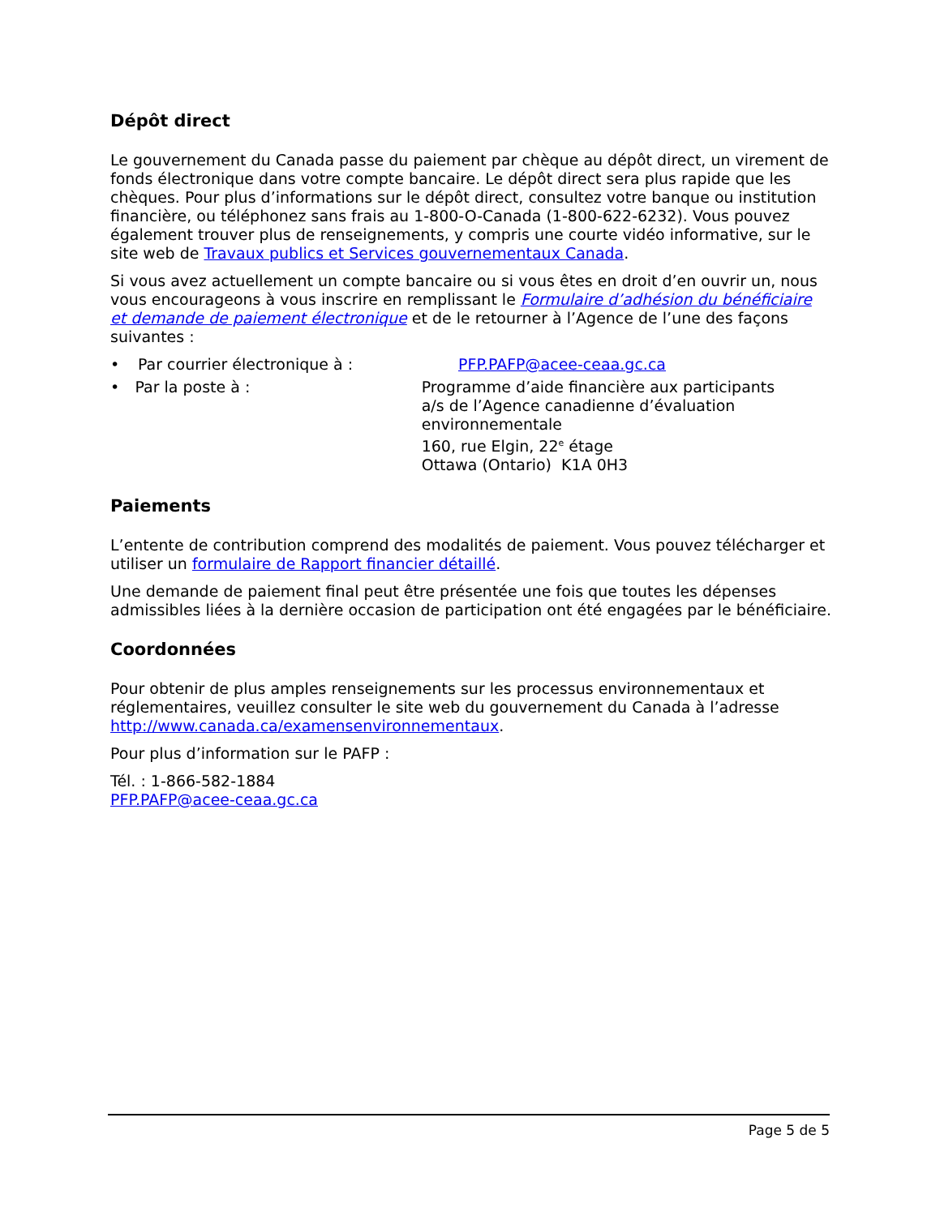Dépôt direct
Le gouvernement du Canada passe du paiement par chèque au dépôt direct, un virement de fonds électronique dans votre compte bancaire. Le dépôt direct sera plus rapide que les chèques. Pour plus d’informations sur le dépôt direct, consultez votre banque ou institution financière, ou téléphonez sans frais au 1-800-O-Canada (1-800-622-6232). Vous pouvez également trouver plus de renseignements, y compris une courte vidéo informative, sur le site web de Travaux publics et Services gouvernementaux Canada.
Si vous avez actuellement un compte bancaire ou si vous êtes en droit d’en ouvrir un, nous vous encourageons à vous inscrire en remplissant le Formulaire d’adhésion du bénéficiaire et demande de paiement électronique et de le retourner à l’Agence de l’une des façons suivantes :
• Par courrier électronique à : PFP.PAFP@acee-ceaa.gc.ca
• Par la poste à : Programme d’aide financière aux participants
a/s de l’Agence canadienne d’évaluation environnementale
160, rue Elgin, 22<sup>e</sup> étage
Ottawa (Ontario) K1A 0H3
Paiements
L’entente de contribution comprend des modalités de paiement. Vous pouvez télécharger et utiliser un formulaire de Rapport financier détaillé.
Une demande de paiement final peut être présentée une fois que toutes les dépenses admissibles liées à la dernière occasion de participation ont été engagées par le bénéficiaire.
Coordonnées
Pour obtenir de plus amples renseignements sur les processus environnementaux et réglementaires, veuillez consulter le site web du gouvernement du Canada à l’adresse http://www.canada.ca/examensenvironnementaux.
Pour plus d’information sur le PAFP :
Tél. : 1-866-582-1884
PFP.PAFP@acee-ceaa.gc.ca
Page 5 de 5